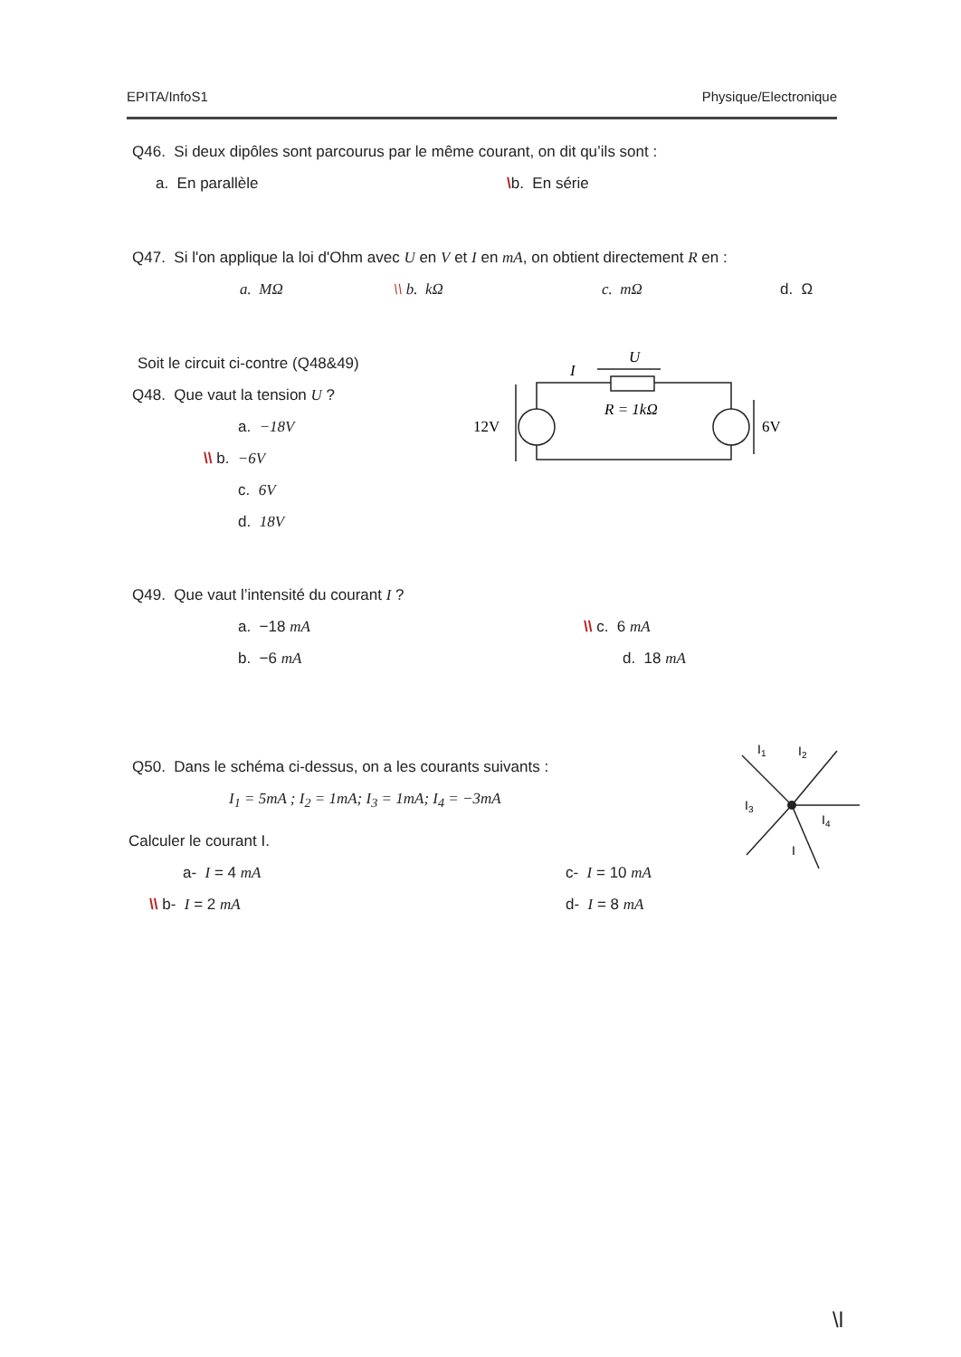EPITA/InfoS1 Physique/Electronique
Q46. Si deux dipôles sont parcourus par le même courant, on dit qu’ils sont :
a. En parallèle \b. En série
Q47. Si l'on applique la loi d'Ohm avec U en V et I en mA, on obtient directement R en :
a. MΩ \\ b. kΩ c. mΩ d. Ω
Soit le circuit ci-contre (Q48&49)
Q48. Que vaut la tension U ?
a. −18V
\\ b. −6V
c. 6V
d. 18V
I
U
R = 1kΩ
12V
6V
Q49. Que vaut l’intensité du courant I ?
a. −18 mA
b. −6 mA
\\ c. 6 mA
d. 18 mA
Q50. Dans le schéma ci-dessus, on a les courants suivants :
I<sub>1</sub> = 5mA ; I<sub>2</sub> = 1mA; I<sub>3</sub> = 1mA; I<sub>4</sub> = −3mA
Calculer le courant I.
a- I = 4 mA
\\ b- I = 2 mA
c- I = 10 mA
d- I = 8 mA
I1
I2
I3
I4
I
\l